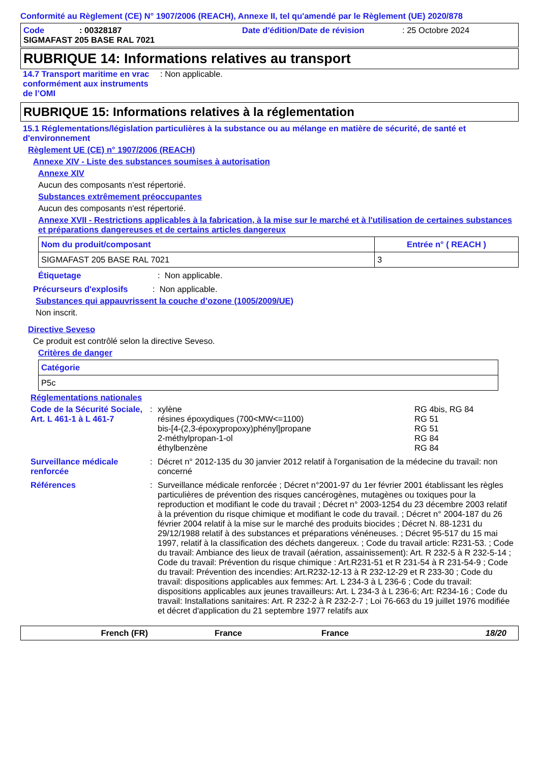Conformité au Règlement (CE) N° 1907/2006 (REACH), Annexe II, tel qu'amendé par le Règlement (UE) 2020/878
Code: 00328187 Date d'édition/Date de révision: 25 Octobre 2024
SIGMAFAST 205 BASE RAL 7021
RUBRIQUE 14: Informations relatives au transport
14.7 Transport maritime en vrac conformément aux instruments de l’OMI: Non applicable.
RUBRIQUE 15: Informations relatives à la réglementation
15.1 Réglementations/législation particulières à la substance ou au mélange en matière de sécurité, de santé et d'environnement
Règlement UE (CE) n° 1907/2006 (REACH)
Annexe XIV - Liste des substances soumises à autorisation
Annexe XIV
Aucun des composants n'est répertorié.
Substances extrêmement préoccupantes
Aucun des composants n'est répertorié.
Annexe XVII - Restrictions applicables à la fabrication, à la mise sur le marché et à l'utilisation de certaines substances et préparations dangereuses et de certains articles dangereux
| Nom du produit/composant | Entrée n° ( REACH ) |
| --- | --- |
| SIGMAFAST 205 BASE RAL 7021 | 3 |
Étiquetage: Non applicable.
Précurseurs d'explosifs: Non applicable.
Substances qui appauvrissent la couche d’ozone (1005/2009/UE)
Non inscrit.
Directive Seveso
Ce produit est contrôlé selon la directive Seveso.
Critères de danger
| Catégorie |
| --- |
| P5c |
Réglementations nationales
Code de la Sécurité Sociale, Art. L 461-1 à L 461-7:
| xylène résines époxydiques (700<MW<=1100) bis-[4-(2,3-époxypropoxy)phényl]propane 2-méthylpropan-1-ol éthylbenzène | RG 4bis, RG 84 RG 51 RG 51 RG 84 RG 84 |
Surveillance médicale renforcée: Décret n° 2012-135 du 30 janvier 2012 relatif à l'organisation de la médecine du travail: non concerné
Références: Surveillance médicale renforcée ; Décret n°2001-97 du 1er février 2001 établissant les règles particulières de prévention des risques cancérogènes, mutagènes ou toxiques pour la reproduction et modifiant le code du travail ; Décret n° 2003-1254 du 23 décembre 2003 relatif à la prévention du risque chimique et modifiant le code du travail. ; Décret n° 2004-187 du 26 février 2004 relatif à la mise sur le marché des produits biocides ; Décret N. 88-1231 du 29/12/1988 relatif à des substances et préparations vénéneuses. ; Décret 95-517 du 15 mai 1997, relatif à la classification des déchets dangereux. ; Code du travail article: R231-53. ; Code du travail: Ambiance des lieux de travail (aération, assainissement): Art. R 232-5 à R 232-5-14 ; Code du travail: Prévention du risque chimique : Art.R231-51 et R 231-54 à R 231-54-9 ; Code du travail: Prévention des incendies: Art.R232-12-13 à R 232-12-29 et R 233-30 ; Code du travail: dispositions applicables aux femmes: Art. L 234-3 à L 236-6 ; Code du travail: dispositions applicables aux jeunes travailleurs: Art. L 234-3 à L 236-6; Art: R234-16 ; Code du travail: Installations sanitaires: Art. R 232-2 à R 232-2-7 ; Loi 76-663 du 19 juillet 1976 modifiée et décret d'application du 21 septembre 1977 relatifs aux
French (FR) France France 18/20